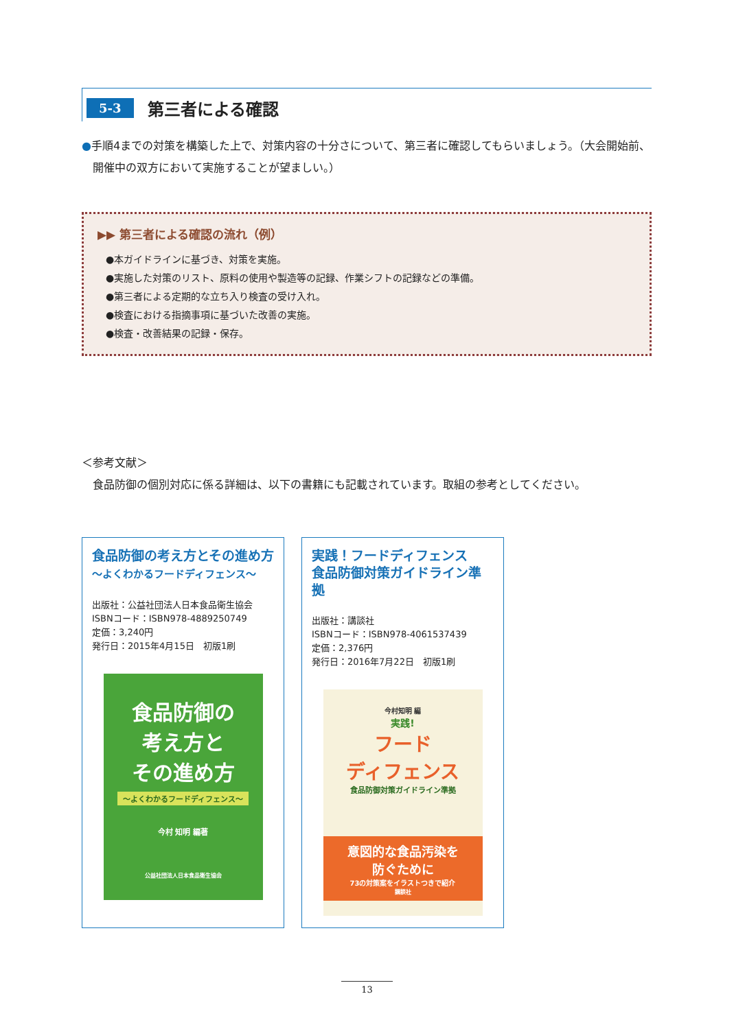5-3 第三者による確認
●手順4までの対策を構築した上で、対策内容の十分さについて、第三者に確認してもらいましょう。（大会開始前、開催中の双方において実施することが望ましい。）
▶▶ 第三者による確認の流れ（例）
●本ガイドラインに基づき、対策を実施。
●実施した対策のリスト、原料の使用や製造等の記録、作業シフトの記録などの準備。
●第三者による定期的な立ち入り検査の受け入れ。
●検査における指摘事項に基づいた改善の実施。
●検査・改善結果の記録・保存。
＜参考文献＞
　食品防御の個別対応に係る詳細は、以下の書籍にも記載されています。取組の参考としてください。
食品防御の考え方とその進め方
～よくわかるフードディフェンス～
出版社：公益社団法人日本食品衛生協会
ISBNコード：ISBN978-4889250749
定価：3,240円
発行日：2015年4月15日　初版1刷
食品防御の
考え方と
その進め方
～よくわかるフードディフェンス～
今村 知明 編著
公益社団法人日本食品衛生協会
実践！フードディフェンス
食品防御対策ガイドライン準拠
出版社：講談社
ISBNコード：ISBN978-4061537439
定価：2,376円
発行日：2016年7月22日　初版1刷
今村知明 編
実践!
フード
ディフェンス
食品防御対策ガイドライン準拠
意図的な食品汚染を
防ぐために
73の対策案をイラストつきで紹介
講談社
13